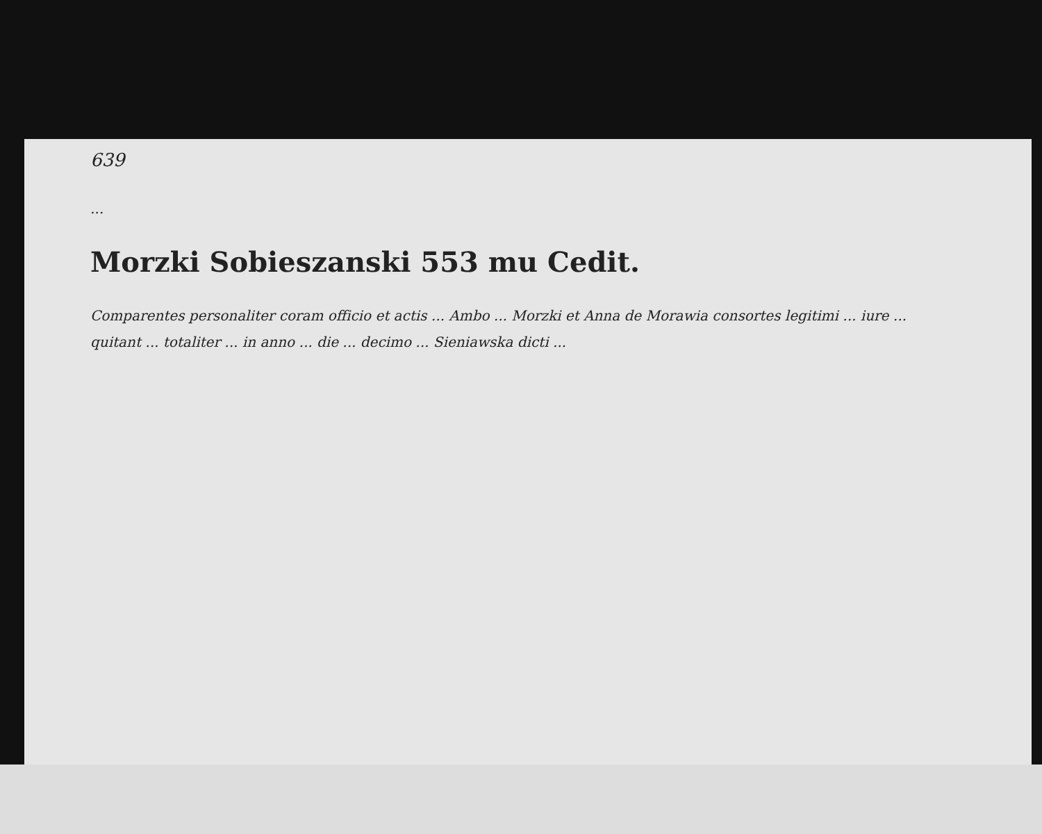639
...
Morzki Sobieszanski 553 mu Cedit.
Comparentes personaliter coram officio et actis ... Ambo ... Morzki et Anna de Morawia consortes legitimi ... iure ... quitant ... totaliter ... in anno ... die ... decimo ... Sieniawska dicti ...